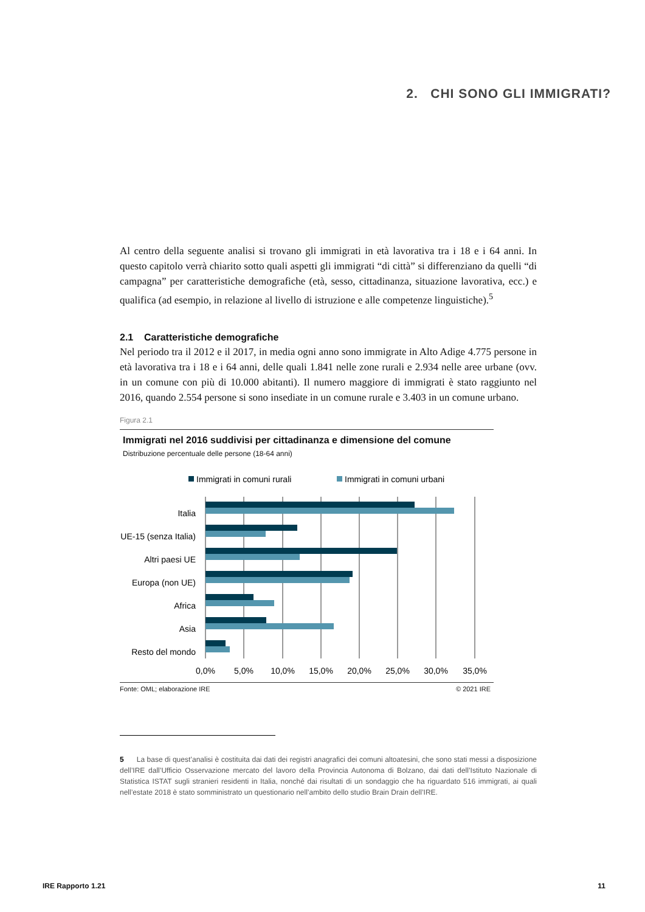2. CHI SONO GLI IMMIGRATI?
Al centro della seguente analisi si trovano gli immigrati in età lavorativa tra i 18 e i 64 anni. In questo capitolo verrà chiarito sotto quali aspetti gli immigrati “di città” si differenziano da quelli “di campagna” per caratteristiche demografiche (età, sesso, cittadinanza, situazione lavorativa, ecc.) e qualifica (ad esempio, in relazione al livello di istruzione e alle competenze linguistiche).<sup>5</sup>
2.1 Caratteristiche demografiche
Nel periodo tra il 2012 e il 2017, in media ogni anno sono immigrate in Alto Adige 4.775 persone in età lavorativa tra i 18 e i 64 anni, delle quali 1.841 nelle zone rurali e 2.934 nelle aree urbane (ovv. in un comune con più di 10.000 abitanti). Il numero maggiore di immigrati è stato raggiunto nel 2016, quando 2.554 persone si sono insediate in un comune rurale e 3.403 in un comune urbano.
Figura 2.1
Immigrati nel 2016 suddivisi per cittadinanza e dimensione del comune
Distribuzione percentuale delle persone (18-64 anni)
Immigrati in comuni rurali
Immigrati in comuni urbani
Italia
UE-15 (senza Italia)
Altri paesi UE
Europa (non UE)
Africa
Asia
Resto del mondo
0,0%
5,0%
10,0%
15,0%
20,0%
25,0%
30,0%
35,0%
Fonte: OML; elaborazione IRE © 2021 IRE
5 La base di quest’analisi è costituita dai dati dei registri anagrafici dei comuni altoatesini, che sono stati messi a disposizione dell’IRE dall’Ufficio Osservazione mercato del lavoro della Provincia Autonoma di Bolzano, dai dati dell’Istituto Nazionale di Statistica ISTAT sugli stranieri residenti in Italia, nonché dai risultati di un sondaggio che ha riguardato 516 immigrati, ai quali nell’estate 2018 è stato somministrato un questionario nell’ambito dello studio Brain Drain dell’IRE.
IRE Rapporto 1.21 11